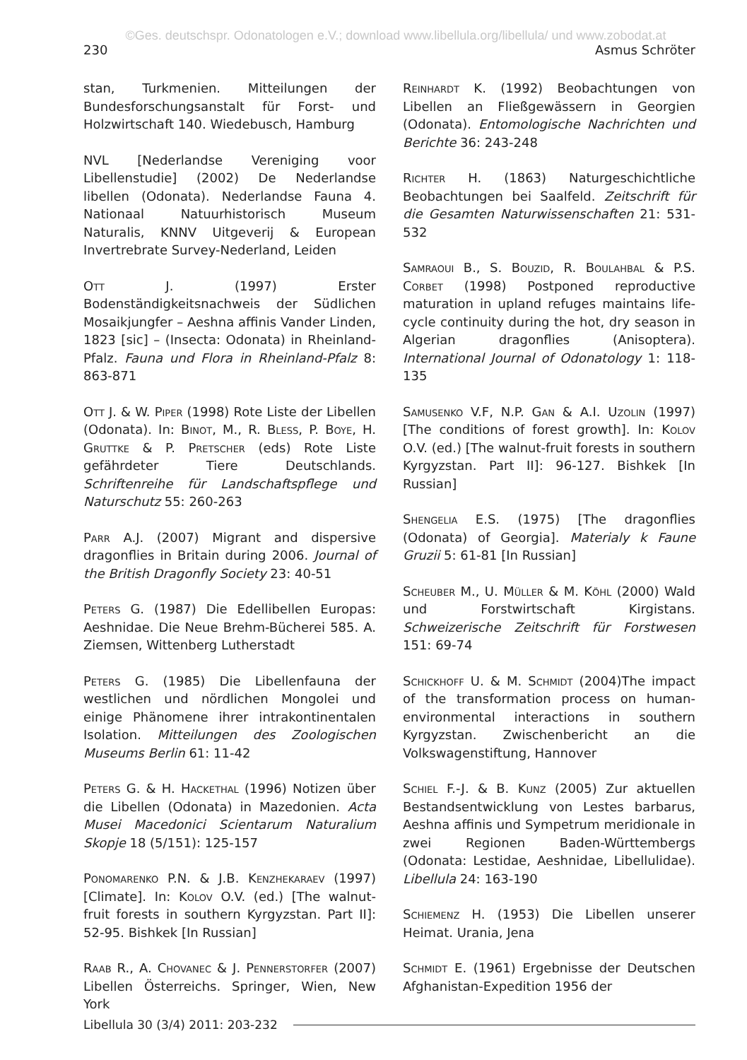©Ges. deutschspr. Odonatologen e.V.; download www.libellula.org/libellula/ und www.zobodat.at
230 Asmus Schröter
stan, Turkmenien. Mitteilungen der Bundesforschungsanstalt für Forst- und Holzwirtschaft 140. Wiedebusch, Hamburg
NVL [Nederlandse Vereniging voor Libellenstudie] (2002) De Nederlandse libellen (Odonata). Nederlandse Fauna 4. Nationaal Natuurhistorisch Museum Naturalis, KNNV Uitgeverij & European Invertrebrate Survey-Nederland, Leiden
Ott J. (1997) Erster Bodenständigkeitsnachweis der Südlichen Mosaikjungfer – Aeshna affinis Vander Linden, 1823 [sic] – (Insecta: Odonata) in Rheinland-Pfalz. Fauna und Flora in Rheinland-Pfalz 8: 863-871
Ott J. & W. Piper (1998) Rote Liste der Libellen (Odonata). In: Binot, M., R. Bless, P. Boye, H. Gruttke & P. Pretscher (eds) Rote Liste gefährdeter Tiere Deutschlands. Schriftenreihe für Landschaftspflege und Naturschutz 55: 260-263
Parr A.J. (2007) Migrant and dispersive dragonflies in Britain during 2006. Journal of the British Dragonfly Society 23: 40-51
Peters G. (1987) Die Edellibellen Europas: Aeshnidae. Die Neue Brehm-Bücherei 585. A. Ziemsen, Wittenberg Lutherstadt
Peters G. (1985) Die Libellenfauna der westlichen und nördlichen Mongolei und einige Phänomene ihrer intrakontinentalen Isolation. Mitteilungen des Zoologischen Museums Berlin 61: 11-42
Peters G. & H. Hackethal (1996) Notizen über die Libellen (Odonata) in Mazedonien. Acta Musei Macedonici Scientarum Naturalium Skopje 18 (5/151): 125-157
Ponomarenko P.N. & J.B. Kenzhekaraev (1997) [Climate]. In: Kolov O.V. (ed.) [The walnut-fruit forests in southern Kyrgyzstan. Part II]: 52-95. Bishkek [In Russian]
Raab R., A. Chovanec & J. Pennerstorfer (2007) Libellen Österreichs. Springer, Wien, New York
Reinhardt K. (1992) Beobachtungen von Libellen an Fließgewässern in Georgien (Odonata). Entomologische Nachrichten und Berichte 36: 243-248
Richter H. (1863) Naturgeschichtliche Beobachtungen bei Saalfeld. Zeitschrift für die Gesamten Naturwissenschaften 21: 531-532
Samraoui B., S. Bouzid, R. Boulahbal & P.S. Corbet (1998) Postponed reproductive maturation in upland refuges maintains life-cycle continuity during the hot, dry season in Algerian dragonflies (Anisoptera). International Journal of Odonatology 1: 118-135
Samusenko V.F, N.P. Gan & A.I. Uzolin (1997) [The conditions of forest growth]. In: Kolov O.V. (ed.) [The walnut-fruit forests in southern Kyrgyzstan. Part II]: 96-127. Bishkek [In Russian]
Shengelia E.S. (1975) [The dragonflies (Odonata) of Georgia]. Materialy k Faune Gruzii 5: 61-81 [In Russian]
Scheuber M., U. Müller & M. Köhl (2000) Wald und Forstwirtschaft Kirgistans. Schweizerische Zeitschrift für Forstwesen 151: 69-74
Schickhoff U. & M. Schmidt (2004)The impact of the transformation process on human-environmental interactions in southern Kyrgyzstan. Zwischenbericht an die Volkswagenstiftung, Hannover
Schiel F.-J. & B. Kunz (2005) Zur aktuellen Bestandsentwicklung von Lestes barbarus, Aeshna affinis und Sympetrum meridionale in zwei Regionen Baden-Württembergs (Odonata: Lestidae, Aeshnidae, Libellulidae). Libellula 24: 163-190
Schiemenz H. (1953) Die Libellen unserer Heimat. Urania, Jena
Schmidt E. (1961) Ergebnisse der Deutschen Afghanistan-Expedition 1956 der
Libellula 30 (3/4) 2011: 203-232